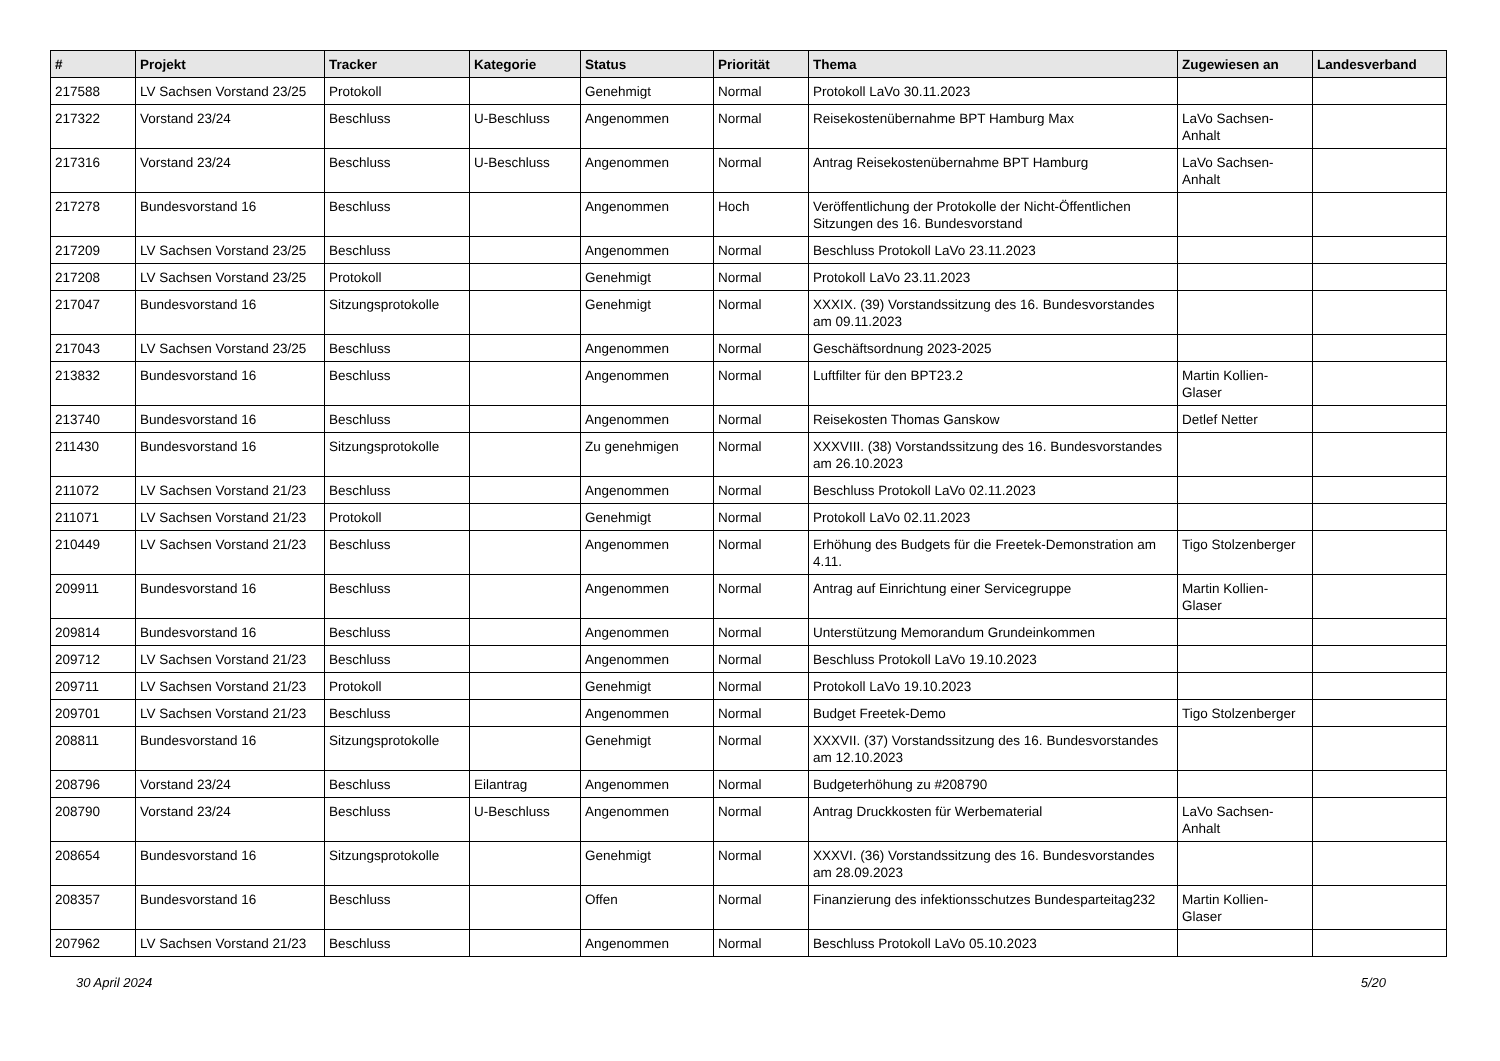| # | Projekt | Tracker | Kategorie | Status | Priorität | Thema | Zugewiesen an | Landesverband |
| --- | --- | --- | --- | --- | --- | --- | --- | --- |
| 217588 | LV Sachsen Vorstand 23/25 | Protokoll | | Genehmigt | Normal | Protokoll LaVo 30.11.2023 | | |
| 217322 | Vorstand 23/24 | Beschluss | U-Beschluss | Angenommen | Normal | Reisekostenübernahme BPT Hamburg Max | LaVo Sachsen-Anhalt | |
| 217316 | Vorstand 23/24 | Beschluss | U-Beschluss | Angenommen | Normal | Antrag Reisekostenübernahme BPT Hamburg | LaVo Sachsen-Anhalt | |
| 217278 | Bundesvorstand 16 | Beschluss | | Angenommen | Hoch | Veröffentlichung der Protokolle der Nicht-Öffentlichen Sitzungen des 16. Bundesvorstand | | |
| 217209 | LV Sachsen Vorstand 23/25 | Beschluss | | Angenommen | Normal | Beschluss Protokoll LaVo 23.11.2023 | | |
| 217208 | LV Sachsen Vorstand 23/25 | Protokoll | | Genehmigt | Normal | Protokoll LaVo 23.11.2023 | | |
| 217047 | Bundesvorstand 16 | Sitzungsprotokolle | | Genehmigt | Normal | XXXIX. (39) Vorstandssitzung des 16. Bundesvorstandes am 09.11.2023 | | |
| 217043 | LV Sachsen Vorstand 23/25 | Beschluss | | Angenommen | Normal | Geschäftsordnung 2023-2025 | | |
| 213832 | Bundesvorstand 16 | Beschluss | | Angenommen | Normal | Luftfilter für den BPT23.2 | Martin Kollien-Glaser | |
| 213740 | Bundesvorstand 16 | Beschluss | | Angenommen | Normal | Reisekosten Thomas Ganskow | Detlef Netter | |
| 211430 | Bundesvorstand 16 | Sitzungsprotokolle | | Zu genehmigen | Normal | XXXVIII. (38) Vorstandssitzung des 16. Bundesvorstandes am 26.10.2023 | | |
| 211072 | LV Sachsen Vorstand 21/23 | Beschluss | | Angenommen | Normal | Beschluss Protokoll LaVo 02.11.2023 | | |
| 211071 | LV Sachsen Vorstand 21/23 | Protokoll | | Genehmigt | Normal | Protokoll LaVo 02.11.2023 | | |
| 210449 | LV Sachsen Vorstand 21/23 | Beschluss | | Angenommen | Normal | Erhöhung des Budgets für die Freetek-Demonstration am 4.11. | Tigo Stolzenberger | |
| 209911 | Bundesvorstand 16 | Beschluss | | Angenommen | Normal | Antrag auf Einrichtung einer Servicegruppe | Martin Kollien-Glaser | |
| 209814 | Bundesvorstand 16 | Beschluss | | Angenommen | Normal | Unterstützung Memorandum Grundeinkommen | | |
| 209712 | LV Sachsen Vorstand 21/23 | Beschluss | | Angenommen | Normal | Beschluss Protokoll LaVo 19.10.2023 | | |
| 209711 | LV Sachsen Vorstand 21/23 | Protokoll | | Genehmigt | Normal | Protokoll LaVo 19.10.2023 | | |
| 209701 | LV Sachsen Vorstand 21/23 | Beschluss | | Angenommen | Normal | Budget Freetek-Demo | Tigo Stolzenberger | |
| 208811 | Bundesvorstand 16 | Sitzungsprotokolle | | Genehmigt | Normal | XXXVII. (37) Vorstandssitzung des 16. Bundesvorstandes am 12.10.2023 | | |
| 208796 | Vorstand 23/24 | Beschluss | Eilantrag | Angenommen | Normal | Budgeterhöhung zu #208790 | | |
| 208790 | Vorstand 23/24 | Beschluss | U-Beschluss | Angenommen | Normal | Antrag Druckkosten für Werbematerial | LaVo Sachsen-Anhalt | |
| 208654 | Bundesvorstand 16 | Sitzungsprotokolle | | Genehmigt | Normal | XXXVI. (36) Vorstandssitzung des 16. Bundesvorstandes am 28.09.2023 | | |
| 208357 | Bundesvorstand 16 | Beschluss | | Offen | Normal | Finanzierung des infektionsschutzes Bundesparteitag232 | Martin Kollien-Glaser | |
| 207962 | LV Sachsen Vorstand 21/23 | Beschluss | | Angenommen | Normal | Beschluss Protokoll LaVo 05.10.2023 | | |
30 April 2024 5/20